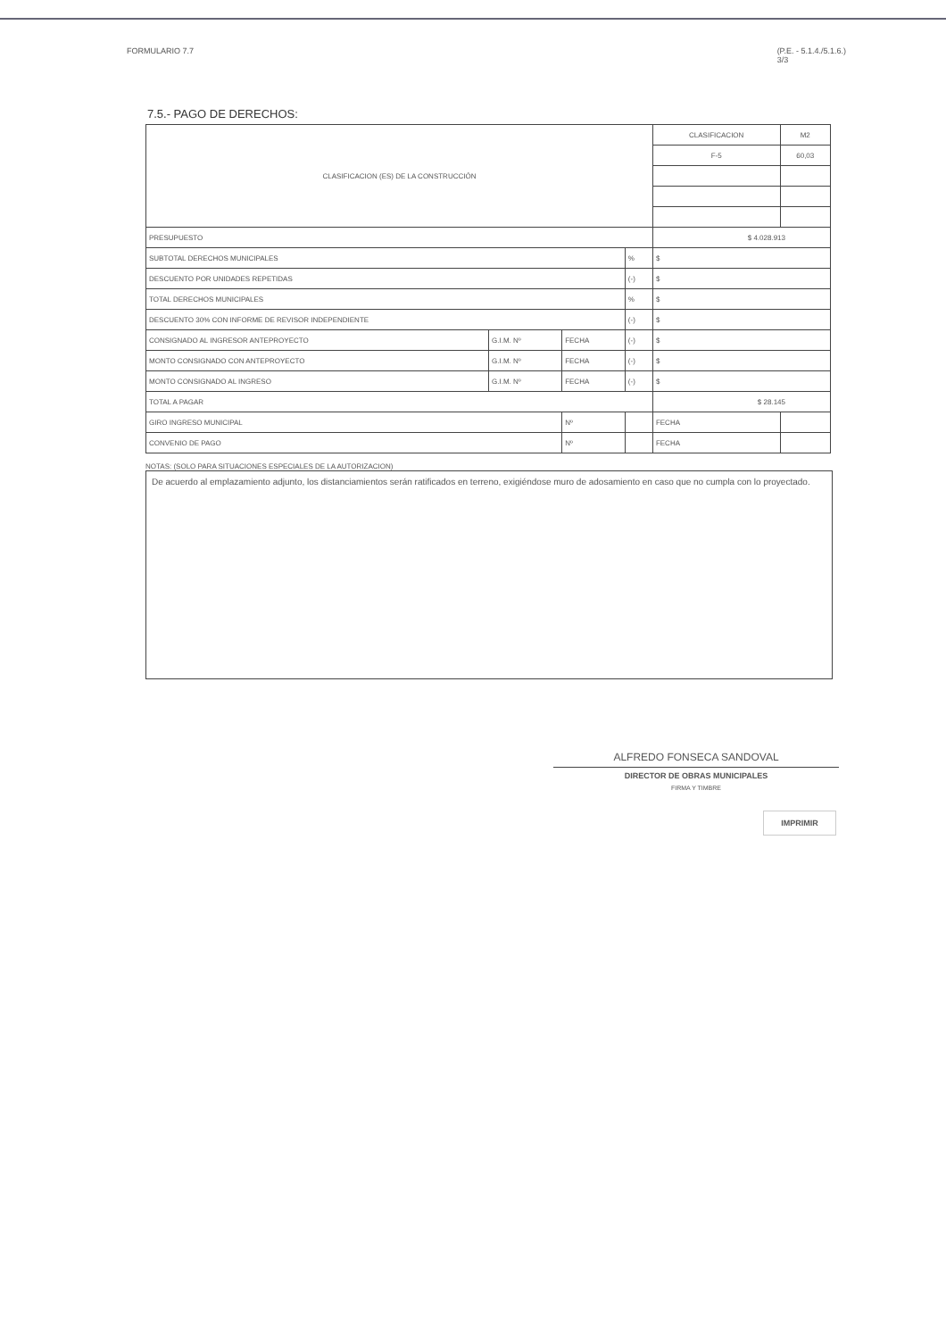FORMULARIO 7.7 (P.E. - 5.1.4./5.1.6.)
3/3
7.5.- PAGO DE DERECHOS:
| CLASIFICACION (ES) DE LA CONSTRUCCIÓN | | | | | CLASIFICACION | | M2 |
| | | | | | F-5 | | 60,03 |
| PRESUPUESTO | | | | | $ 4.028.913 | | |
| SUBTOTAL DERECHOS MUNICIPALES | | | | % | $ | | |
| DESCUENTO POR UNIDADES REPETIDAS | | | | (-) | $ | | |
| TOTAL DERECHOS MUNICIPALES | | | | % | $ | | |
| DESCUENTO 30% CON INFORME DE REVISOR INDEPENDIENTE | | | | (-) | $ | | |
| CONSIGNADO AL INGRESOR ANTEPROYECTO | G.I.M. Nº | FECHA | | (-) | $ | | |
| MONTO CONSIGNADO CON ANTEPROYECTO | G.I.M. Nº | FECHA | | (-) | $ | | |
| MONTO CONSIGNADO AL INGRESO | G.I.M. Nº | FECHA | | (-) | $ | | |
| TOTAL A PAGAR | | | | | $ 28.145 | | |
| GIRO INGRESO MUNICIPAL | | Nº | | | | FECHA | |
| CONVENIO DE PAGO | | Nº | | | | FECHA | |
NOTAS: (SOLO PARA SITUACIONES ESPECIALES DE LA AUTORIZACION)
De acuerdo al emplazamiento adjunto, los distanciamientos serán ratificados en terreno, exigiéndose muro de adosamiento en caso que no cumpla con lo proyectado.
ALFREDO FONSECA SANDOVAL
DIRECTOR DE OBRAS MUNICIPALES
FIRMA Y TIMBRE
IMPRIMIR